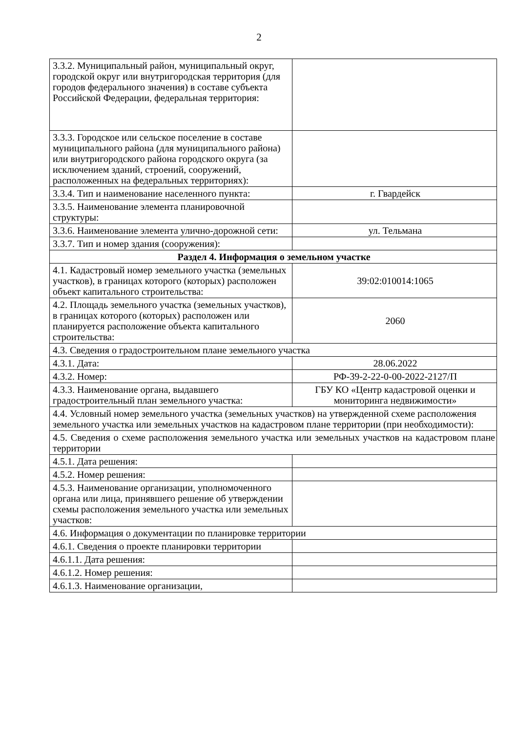2
| 3.3.2. Муниципальный район, муниципальный округ, городской округ или внутригородская территория (для городов федерального значения) в составе субъекта Российской Федерации, федеральная территория: | |
| 3.3.3. Городское или сельское поселение в составе муниципального района (для муниципального района) или внутригородского района городского округа (за исключением зданий, строений, сооружений, расположенных на федеральных территориях): | |
| 3.3.4. Тип и наименование населенного пункта: | г. Гвардейск |
| 3.3.5. Наименование элемента планировочной структуры: | |
| 3.3.6. Наименование элемента улично-дорожной сети: | ул. Тельмана |
| 3.3.7. Тип и номер здания (сооружения): | |
| Раздел 4. Информация о земельном участке | |
| 4.1. Кадастровый номер земельного участка (земельных участков), в границах которого (которых) расположен объект капитального строительства: | 39:02:010014:1065 |
| 4.2. Площадь земельного участка (земельных участков), в границах которого (которых) расположен или планируется расположение объекта капитального строительства: | 2060 |
| 4.3. Сведения о градостроительном плане земельного участка | |
| 4.3.1. Дата: | 28.06.2022 |
| 4.3.2. Номер: | РФ-39-2-22-0-00-2022-2127/П |
| 4.3.3. Наименование органа, выдавшего градостроительный план земельного участка: | ГБУ КО «Центр кадастровой оценки и мониторинга недвижимости» |
| 4.4. Условный номер земельного участка (земельных участков) на утвержденной схеме расположения земельного участка или земельных участков на кадастровом плане территории (при необходимости): | |
| 4.5. Сведения о схеме расположения земельного участка или земельных участков на кадастровом плане территории | |
| 4.5.1. Дата решения: | |
| 4.5.2. Номер решения: | |
| 4.5.3. Наименование организации, уполномоченного органа или лица, принявшего решение об утверждении схемы расположения земельного участка или земельных участков: | |
| 4.6. Информация о документации по планировке территории | |
| 4.6.1. Сведения о проекте планировки территории | |
| 4.6.1.1. Дата решения: | |
| 4.6.1.2. Номер решения: | |
| 4.6.1.3. Наименование организации, | |